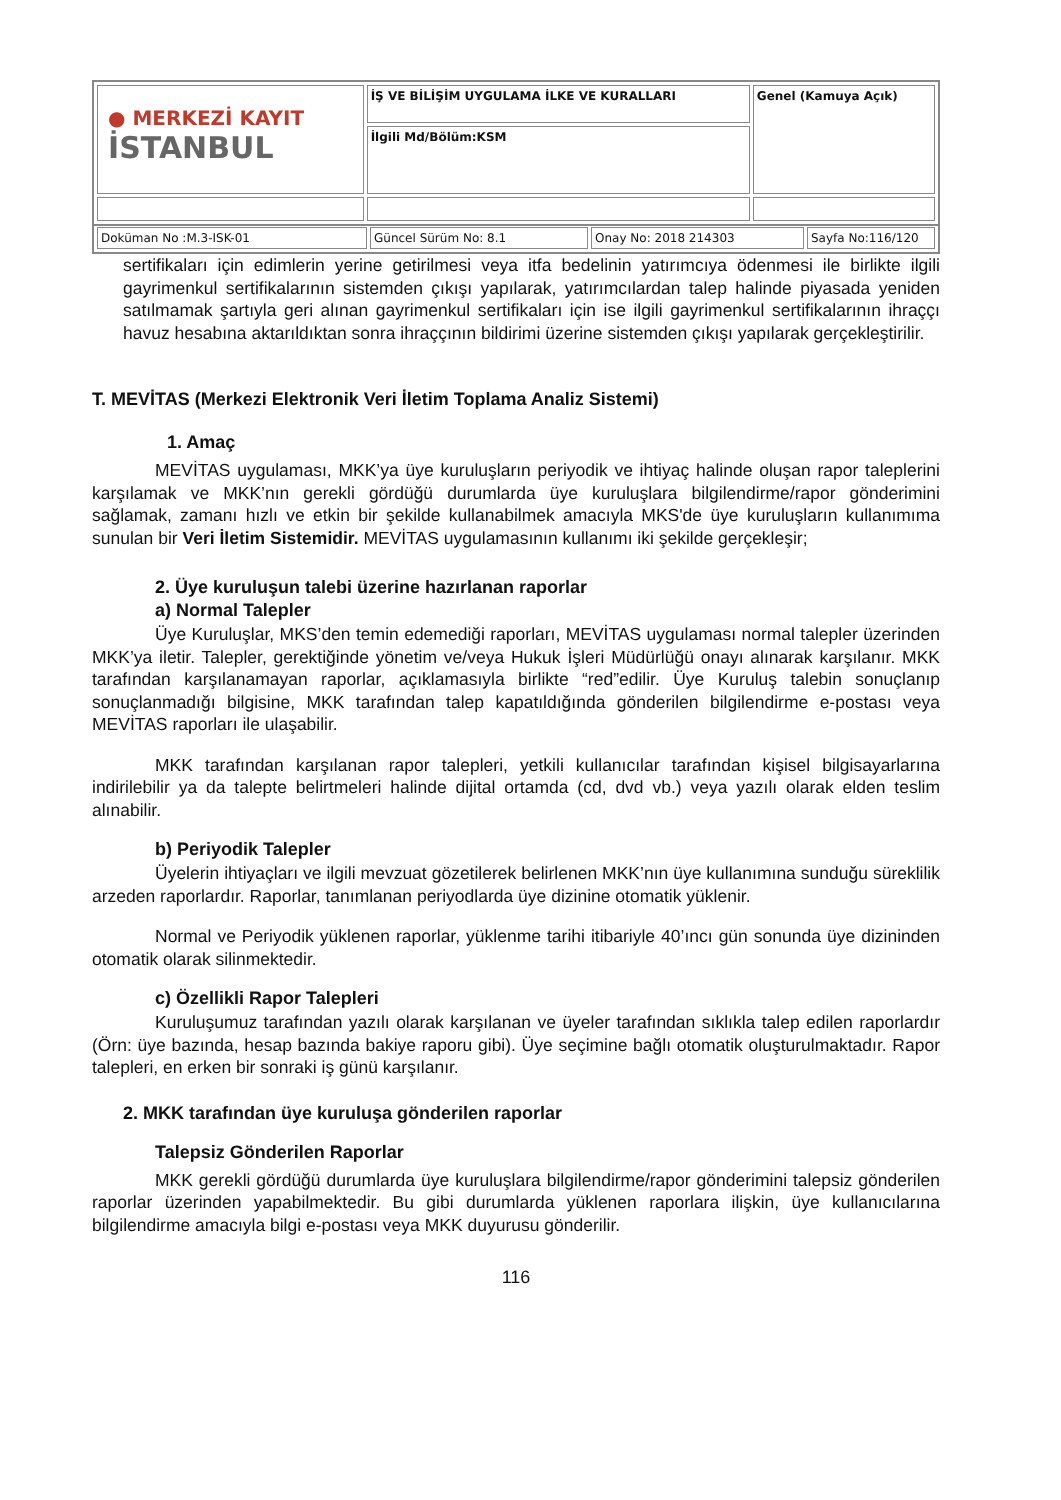| ● MERKEZİ KAYIT İSTANBUL | İŞ VE BİLİŞİM UYGULAMA İLKE VE KURALLARI | Genel (Kamuya Açık) |
| | İlgili Md/Bölüm:KSM | |
| Doküman No :M.3-ISK-01 | Güncel Sürüm No: 8.1 | Onay No: 2018 214303 | Sayfa No:116/120 |
sertifikaları için edimlerin yerine getirilmesi veya itfa bedelinin yatırımcıya ödenmesi ile birlikte ilgili gayrimenkul sertifikalarının sistemden çıkışı yapılarak, yatırımcılardan talep halinde piyasada yeniden satılmamak şartıyla geri alınan gayrimenkul sertifikaları için ise ilgili gayrimenkul sertifikalarının ihraççı havuz hesabına aktarıldıktan sonra ihraççının bildirimi üzerine sistemden çıkışı yapılarak gerçekleştirilir.
T. MEVİTAS (Merkezi Elektronik Veri İletim Toplama Analiz Sistemi)
1. Amaç
MEVİTAS uygulaması, MKK’ya üye kuruluşların periyodik ve ihtiyaç halinde oluşan rapor taleplerini karşılamak ve MKK’nın gerekli gördüğü durumlarda üye kuruluşlara bilgilendirme/rapor gönderimini sağlamak, zamanı hızlı ve etkin bir şekilde kullanabilmek amacıyla MKS'de üye kuruluşların kullanımıma sunulan bir Veri İletim Sistemidir. MEVİTAS uygulamasının kullanımı iki şekilde gerçekleşir;
2. Üye kuruluşun talebi üzerine hazırlanan raporlar
a) Normal Talepler
Üye Kuruluşlar, MKS’den temin edemediği raporları, MEVİTAS uygulaması normal talepler üzerinden MKK’ya iletir. Talepler, gerektiğinde yönetim ve/veya Hukuk İşleri Müdürlüğü onayı alınarak karşılanır. MKK tarafından karşılanamayan raporlar, açıklamasıyla birlikte “red”edilir. Üye Kuruluş talebin sonuçlanıp sonuçlanmadığı bilgisine, MKK tarafından talep kapatıldığında gönderilen bilgilendirme e-postası veya MEVİTAS raporları ile ulaşabilir.
MKK tarafından karşılanan rapor talepleri, yetkili kullanıcılar tarafından kişisel bilgisayarlarına indirilebilir ya da talepte belirtmeleri halinde dijital ortamda (cd, dvd vb.) veya yazılı olarak elden teslim alınabilir.
b) Periyodik Talepler
Üyelerin ihtiyaçları ve ilgili mevzuat gözetilerek belirlenen MKK’nın üye kullanımına sunduğu süreklilik arzeden raporlardır. Raporlar, tanımlanan periyodlarda üye dizinine otomatik yüklenir.
Normal ve Periyodik yüklenen raporlar, yüklenme tarihi itibariyle 40’ıncı gün sonunda üye dizininden otomatik olarak silinmektedir.
c) Özellikli Rapor Talepleri
Kuruluşumuz tarafından yazılı olarak karşılanan ve üyeler tarafından sıklıkla talep edilen raporlardır (Örn: üye bazında, hesap bazında bakiye raporu gibi). Üye seçimine bağlı otomatik oluşturulmaktadır. Rapor talepleri, en erken bir sonraki iş günü karşılanır.
2. MKK tarafından üye kuruluşa gönderilen raporlar
Talepsiz Gönderilen Raporlar
MKK gerekli gördüğü durumlarda üye kuruluşlara bilgilendirme/rapor gönderimini talepsiz gönderilen raporlar üzerinden yapabilmektedir. Bu gibi durumlarda yüklenen raporlara ilişkin, üye kullanıcılarına bilgilendirme amacıyla bilgi e-postası veya MKK duyurusu gönderilir.
116